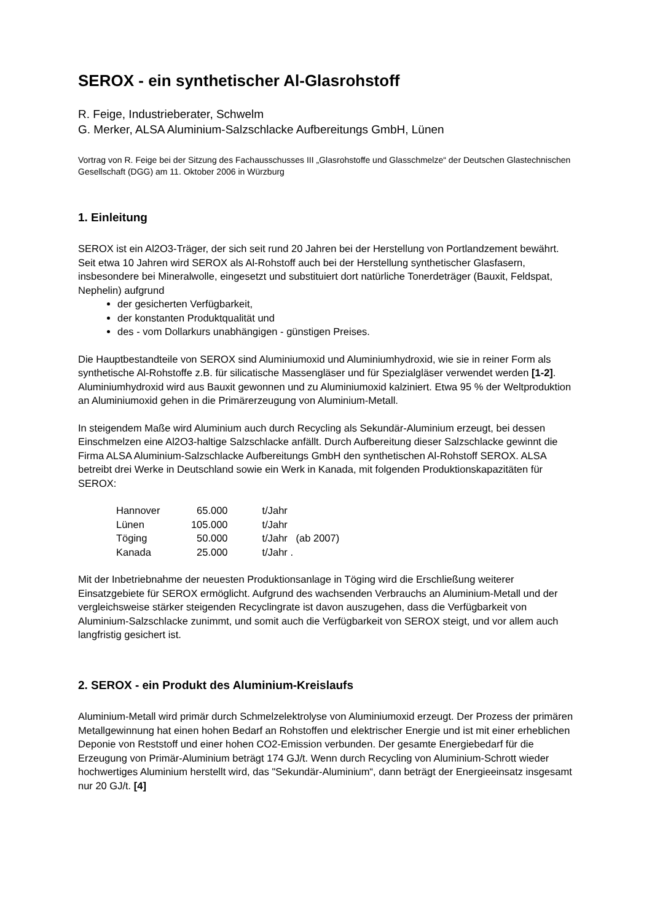SEROX - ein synthetischer Al-Glasrohstoff
R. Feige, Industrieberater, Schwelm
G. Merker, ALSA Aluminium-Salzschlacke Aufbereitungs GmbH, Lünen
Vortrag von R. Feige bei der Sitzung des Fachausschusses III „Glasrohstoffe und Glasschmelze“ der Deutschen Glastechnischen Gesellschaft (DGG) am 11. Oktober 2006 in Würzburg
1. Einleitung
SEROX ist ein Al2O3-Träger, der sich seit rund 20 Jahren bei der Herstellung von Portlandzement bewährt. Seit etwa 10 Jahren wird SEROX als Al-Rohstoff auch bei der Herstellung synthetischer Glasfasern, insbesondere bei Mineralwolle, eingesetzt und substituiert dort natürliche Tonerdeträger (Bauxit, Feldspat, Nephelin) aufgrund
der gesicherten Verfügbarkeit,
der konstanten Produktqualität und
des - vom Dollarkurs unabhängigen - günstigen Preises.
Die Hauptbestandteile von SEROX sind Aluminiumoxid und Aluminiumhydroxid, wie sie in reiner Form als synthetische Al-Rohstoffe z.B. für silicatische Massengläser und für Spezialgläser verwendet werden [1-2]. Aluminiumhydroxid wird aus Bauxit gewonnen und zu Aluminiumoxid kalziniert. Etwa 95 % der Weltproduktion an Aluminiumoxid gehen in die Primärerzeugung von Aluminium-Metall.
In steigendem Maße wird Aluminium auch durch Recycling als Sekundär-Aluminium erzeugt, bei dessen Einschmelzen eine Al2O3-haltige Salzschlacke anfällt. Durch Aufbereitung dieser Salzschlacke gewinnt die Firma ALSA Aluminium-Salzschlacke Aufbereitungs GmbH den synthetischen Al-Rohstoff SEROX. ALSA betreibt drei Werke in Deutschland sowie ein Werk in Kanada, mit folgenden Produktionskapazitäten für SEROX:
| Hannover | 65.000 | t/Jahr |
| Lünen | 105.000 | t/Jahr |
| Töging | 50.000 | t/Jahr (ab 2007) |
| Kanada | 25.000 | t/Jahr . |
Mit der Inbetriebnahme der neuesten Produktionsanlage in Töging wird die Erschließung weiterer Einsatzgebiete für SEROX ermöglicht. Aufgrund des wachsenden Verbrauchs an Aluminium-Metall und der vergleichsweise stärker steigenden Recyclingrate ist davon auszugehen, dass die Verfügbarkeit von Aluminium-Salzschlacke zunimmt, und somit auch die Verfügbarkeit von SEROX steigt, und vor allem auch langfristig gesichert ist.
2. SEROX - ein Produkt des Aluminium-Kreislaufs
Aluminium-Metall wird primär durch Schmelzelektrolyse von Aluminiumoxid erzeugt. Der Prozess der primären Metallgewinnung hat einen hohen Bedarf an Rohstoffen und elektrischer Energie und ist mit einer erheblichen Deponie von Reststoff und einer hohen CO2-Emission verbunden. Der gesamte Energiebedarf für die Erzeugung von Primär-Aluminium beträgt 174 GJ/t. Wenn durch Recycling von Aluminium-Schrott wieder hochwertiges Aluminium herstellt wird, das "Sekundär-Aluminium“, dann beträgt der Energieeinsatz insgesamt nur 20 GJ/t. [4]